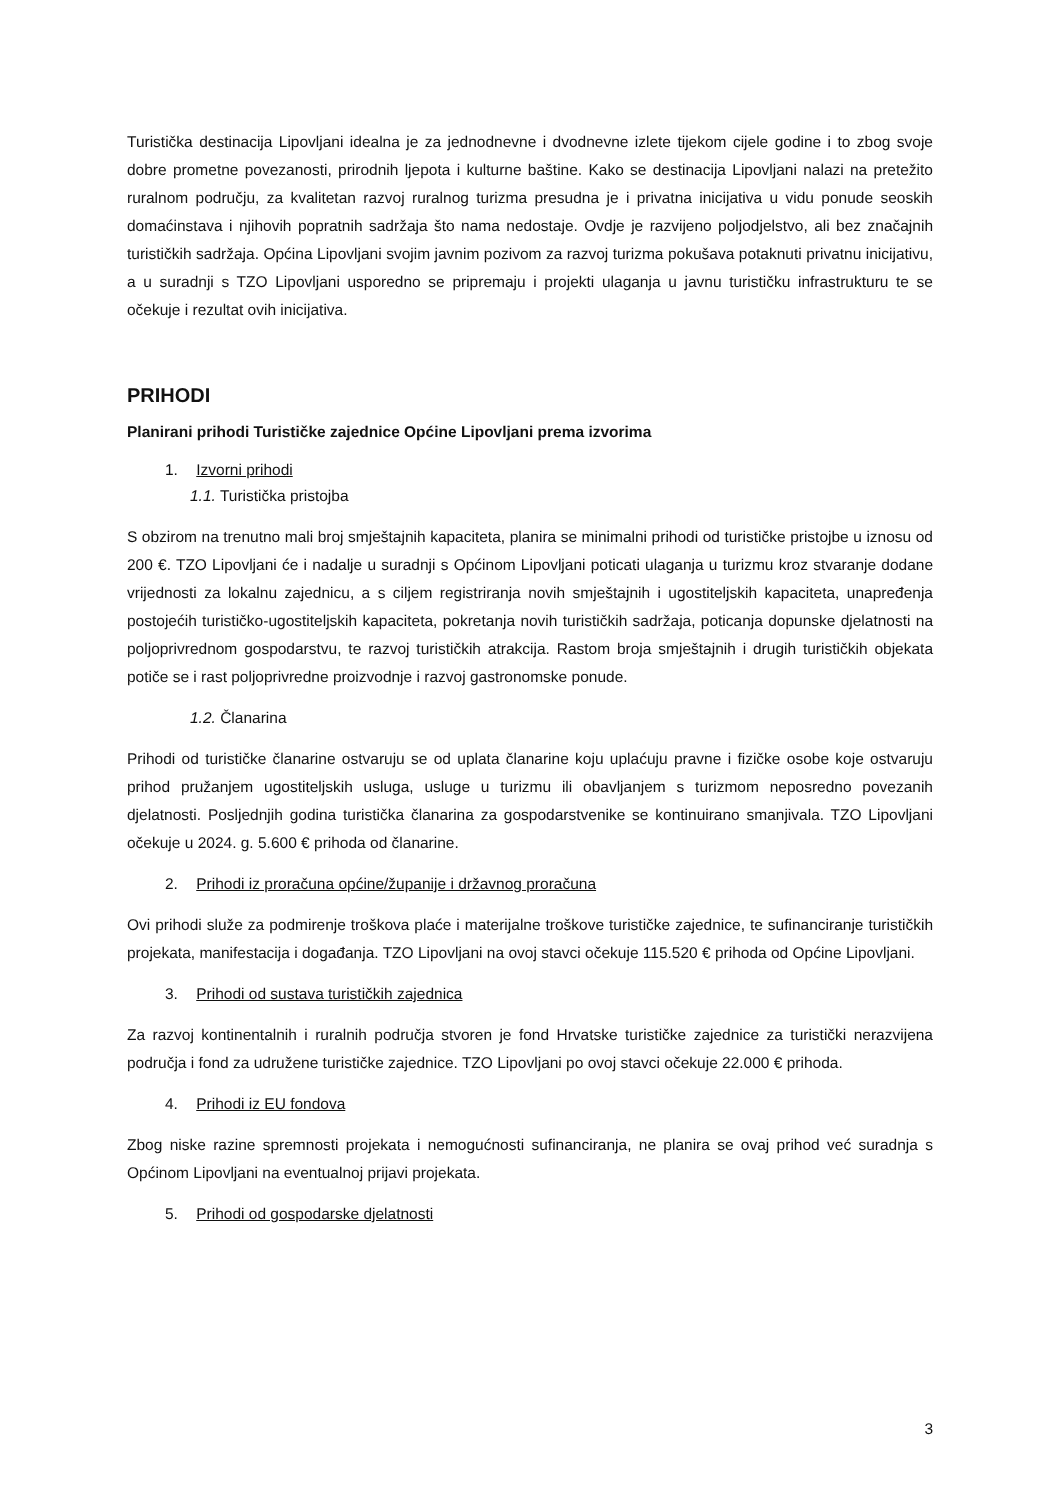Turistička destinacija Lipovljani idealna je za jednodnevne i dvodnevne izlete tijekom cijele godine i to zbog svoje dobre prometne povezanosti, prirodnih ljepota i kulturne baštine. Kako se destinacija Lipovljani nalazi na pretežito ruralnom području, za kvalitetan razvoj ruralnog turizma presudna je i privatna inicijativa u vidu ponude seoskih domaćinstava i njihovih popratnih sadržaja što nama nedostaje. Ovdje je razvijeno poljodjelstvo, ali bez značajnih turističkih sadržaja. Općina Lipovljani svojim javnim pozivom za razvoj turizma pokušava potaknuti privatnu inicijativu, a u suradnji s TZO Lipovljani usporedno se pripremaju i projekti ulaganja u javnu turističku infrastrukturu te se očekuje i rezultat ovih inicijativa.
PRIHODI
Planirani prihodi Turističke zajednice Općine Lipovljani prema izvorima
1. Izvorni prihodi
1.1. Turistička pristojba
S obzirom na trenutno mali broj smještajnih kapaciteta, planira se minimalni prihodi od turističke pristojbe u iznosu od 200 €. TZO Lipovljani će i nadalje u suradnji s Općinom Lipovljani poticati ulaganja u turizmu kroz stvaranje dodane vrijednosti za lokalnu zajednicu, a s ciljem registriranja novih smještajnih i ugostiteljskih kapaciteta, unapređenja postojećih turističko-ugostiteljskih kapaciteta, pokretanja novih turističkih sadržaja, poticanja dopunske djelatnosti na poljoprivrednom gospodarstvu, te razvoj turističkih atrakcija. Rastom broja smještajnih i drugih turističkih objekata potiče se i rast poljoprivredne proizvodnje i razvoj gastronomske ponude.
1.2. Članarina
Prihodi od turističke članarine ostvaruju se od uplata članarine koju uplaćuju pravne i fizičke osobe koje ostvaruju prihod pružanjem ugostiteljskih usluga, usluge u turizmu ili obavljanjem s turizmom neposredno povezanih djelatnosti. Posljednjih godina turistička članarina za gospodarstvenike se kontinuirano smanjivala. TZO Lipovljani očekuje u 2024. g. 5.600 € prihoda od članarine.
2. Prihodi iz proračuna općine/županije i državnog proračuna
Ovi prihodi služe za podmirenje troškova plaće i materijalne troškove turističke zajednice, te sufinanciranje turističkih projekata, manifestacija i događanja. TZO Lipovljani na ovoj stavci očekuje 115.520 € prihoda od Općine Lipovljani.
3. Prihodi od sustava turističkih zajednica
Za razvoj kontinentalnih i ruralnih područja stvoren je fond Hrvatske turističke zajednice za turistički nerazvijena područja i fond za udružene turističke zajednice. TZO Lipovljani po ovoj stavci očekuje 22.000 € prihoda.
4. Prihodi iz EU fondova
Zbog niske razine spremnosti projekata i nemogućnosti sufinanciranja, ne planira se ovaj prihod već suradnja s Općinom Lipovljani na eventualnoj prijavi projekata.
5. Prihodi od gospodarske djelatnosti
3